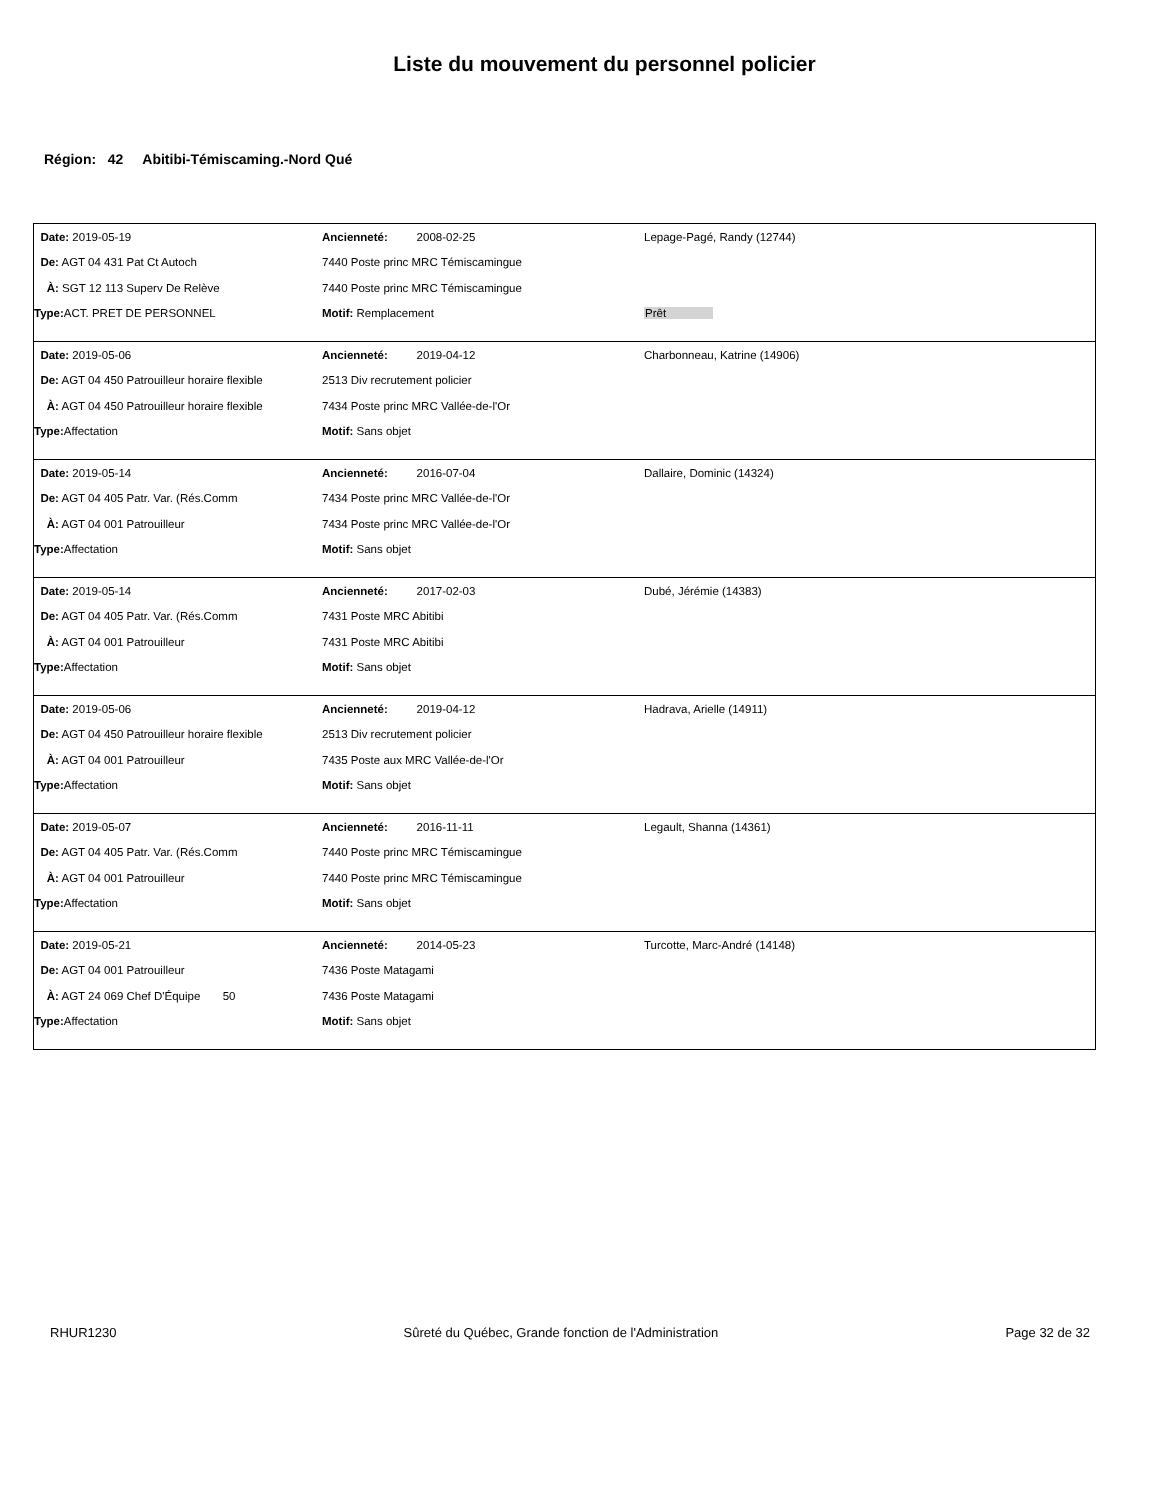Liste du mouvement du personnel policier
Région: 42 Abitibi-Témiscaming.-Nord Qué
| Date: 2019-05-19 | Ancienneté: 2008-02-25 | Lepage-Pagé, Randy (12744) |
| De: AGT 04 431 Pat Ct Autoch | 7440 Poste princ MRC Témiscamingue | |
| À: SGT 12 113 Superv De Relève | 7440 Poste princ MRC Témiscamingue | |
| Type: ACT. PRET DE PERSONNEL | Motif: Remplacement | Prêt |
| Date: 2019-05-06 | Ancienneté: 2019-04-12 | Charbonneau, Katrine (14906) |
| De: AGT 04 450 Patrouilleur horaire flexible | 2513 Div recrutement policier | |
| À: AGT 04 450 Patrouilleur horaire flexible | 7434 Poste princ MRC Vallée-de-l'Or | |
| Type: Affectation | Motif: Sans objet | |
| Date: 2019-05-14 | Ancienneté: 2016-07-04 | Dallaire, Dominic (14324) |
| De: AGT 04 405 Patr. Var. (Rés.Comm | 7434 Poste princ MRC Vallée-de-l'Or | |
| À: AGT 04 001 Patrouilleur | 7434 Poste princ MRC Vallée-de-l'Or | |
| Type: Affectation | Motif: Sans objet | |
| Date: 2019-05-14 | Ancienneté: 2017-02-03 | Dubé, Jérémie (14383) |
| De: AGT 04 405 Patr. Var. (Rés.Comm | 7431 Poste MRC Abitibi | |
| À: AGT 04 001 Patrouilleur | 7431 Poste MRC Abitibi | |
| Type: Affectation | Motif: Sans objet | |
| Date: 2019-05-06 | Ancienneté: 2019-04-12 | Hadrava, Arielle (14911) |
| De: AGT 04 450 Patrouilleur horaire flexible | 2513 Div recrutement policier | |
| À: AGT 04 001 Patrouilleur | 7435 Poste aux MRC Vallée-de-l'Or | |
| Type: Affectation | Motif: Sans objet | |
| Date: 2019-05-07 | Ancienneté: 2016-11-11 | Legault, Shanna (14361) |
| De: AGT 04 405 Patr. Var. (Rés.Comm | 7440 Poste princ MRC Témiscamingue | |
| À: AGT 04 001 Patrouilleur | 7440 Poste princ MRC Témiscamingue | |
| Type: Affectation | Motif: Sans objet | |
| Date: 2019-05-21 | Ancienneté: 2014-05-23 | Turcotte, Marc-André (14148) |
| De: AGT 04 001 Patrouilleur | 7436 Poste Matagami | |
| À: AGT 24 069 Chef D'Équipe 50 | 7436 Poste Matagami | |
| Type: Affectation | Motif: Sans objet | |
RHUR1230 Sûreté du Québec, Grande fonction de l'Administration Page 32 de 32